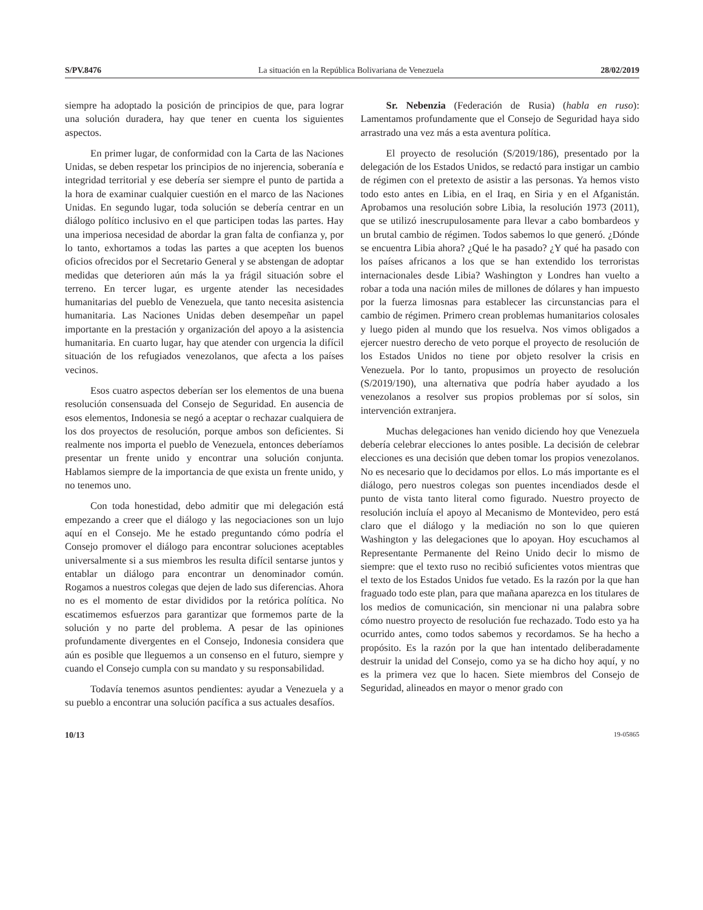S/PV.8476 La situación en la República Bolivariana de Venezuela 28/02/2019
siempre ha adoptado la posición de principios de que, para lograr una solución duradera, hay que tener en cuenta los siguientes aspectos.
En primer lugar, de conformidad con la Carta de las Naciones Unidas, se deben respetar los principios de no injerencia, soberanía e integridad territorial y ese debería ser siempre el punto de partida a la hora de examinar cualquier cuestión en el marco de las Naciones Unidas. En segundo lugar, toda solución se debería centrar en un diálogo político inclusivo en el que participen todas las partes. Hay una imperiosa necesidad de abordar la gran falta de confianza y, por lo tanto, exhortamos a todas las partes a que acepten los buenos oficios ofrecidos por el Secretario General y se abstengan de adoptar medidas que deterioren aún más la ya frágil situación sobre el terreno. En tercer lugar, es urgente atender las necesidades humanitarias del pueblo de Venezuela, que tanto necesita asistencia humanitaria. Las Naciones Unidas deben desempeñar un papel importante en la prestación y organización del apoyo a la asistencia humanitaria. En cuarto lugar, hay que atender con urgencia la difícil situación de los refugiados venezolanos, que afecta a los países vecinos.
Esos cuatro aspectos deberían ser los elementos de una buena resolución consensuada del Consejo de Seguridad. En ausencia de esos elementos, Indonesia se negó a aceptar o rechazar cualquiera de los dos proyectos de resolución, porque ambos son deficientes. Si realmente nos importa el pueblo de Venezuela, entonces deberíamos presentar un frente unido y encontrar una solución conjunta. Hablamos siempre de la importancia de que exista un frente unido, y no tenemos uno.
Con toda honestidad, debo admitir que mi delegación está empezando a creer que el diálogo y las negociaciones son un lujo aquí en el Consejo. Me he estado preguntando cómo podría el Consejo promover el diálogo para encontrar soluciones aceptables universalmente si a sus miembros les resulta difícil sentarse juntos y entablar un diálogo para encontrar un denominador común. Rogamos a nuestros colegas que dejen de lado sus diferencias. Ahora no es el momento de estar divididos por la retórica política. No escatimemos esfuerzos para garantizar que formemos parte de la solución y no parte del problema. A pesar de las opiniones profundamente divergentes en el Consejo, Indonesia considera que aún es posible que lleguemos a un consenso en el futuro, siempre y cuando el Consejo cumpla con su mandato y su responsabilidad.
Todavía tenemos asuntos pendientes: ayudar a Venezuela y a su pueblo a encontrar una solución pacífica a sus actuales desafíos.
Sr. Nebenzia (Federación de Rusia) (habla en ruso): Lamentamos profundamente que el Consejo de Seguridad haya sido arrastrado una vez más a esta aventura política.
El proyecto de resolución (S/2019/186), presentado por la delegación de los Estados Unidos, se redactó para instigar un cambio de régimen con el pretexto de asistir a las personas. Ya hemos visto todo esto antes en Libia, en el Iraq, en Siria y en el Afganistán. Aprobamos una resolución sobre Libia, la resolución 1973 (2011), que se utilizó inescrupulosamente para llevar a cabo bombardeos y un brutal cambio de régimen. Todos sabemos lo que generó. ¿Dónde se encuentra Libia ahora? ¿Qué le ha pasado? ¿Y qué ha pasado con los países africanos a los que se han extendido los terroristas internacionales desde Libia? Washington y Londres han vuelto a robar a toda una nación miles de millones de dólares y han impuesto por la fuerza limosnas para establecer las circunstancias para el cambio de régimen. Primero crean problemas humanitarios colosales y luego piden al mundo que los resuelva. Nos vimos obligados a ejercer nuestro derecho de veto porque el proyecto de resolución de los Estados Unidos no tiene por objeto resolver la crisis en Venezuela. Por lo tanto, propusimos un proyecto de resolución (S/2019/190), una alternativa que podría haber ayudado a los venezolanos a resolver sus propios problemas por sí solos, sin intervención extranjera.
Muchas delegaciones han venido diciendo hoy que Venezuela debería celebrar elecciones lo antes posible. La decisión de celebrar elecciones es una decisión que deben tomar los propios venezolanos. No es necesario que lo decidamos por ellos. Lo más importante es el diálogo, pero nuestros colegas son puentes incendiados desde el punto de vista tanto literal como figurado. Nuestro proyecto de resolución incluía el apoyo al Mecanismo de Montevideo, pero está claro que el diálogo y la mediación no son lo que quieren Washington y las delegaciones que lo apoyan. Hoy escuchamos al Representante Permanente del Reino Unido decir lo mismo de siempre: que el texto ruso no recibió suficientes votos mientras que el texto de los Estados Unidos fue vetado. Es la razón por la que han fraguado todo este plan, para que mañana aparezca en los titulares de los medios de comunicación, sin mencionar ni una palabra sobre cómo nuestro proyecto de resolución fue rechazado. Todo esto ya ha ocurrido antes, como todos sabemos y recordamos. Se ha hecho a propósito. Es la razón por la que han intentado deliberadamente destruir la unidad del Consejo, como ya se ha dicho hoy aquí, y no es la primera vez que lo hacen. Siete miembros del Consejo de Seguridad, alineados en mayor o menor grado con
10/13 19-05865